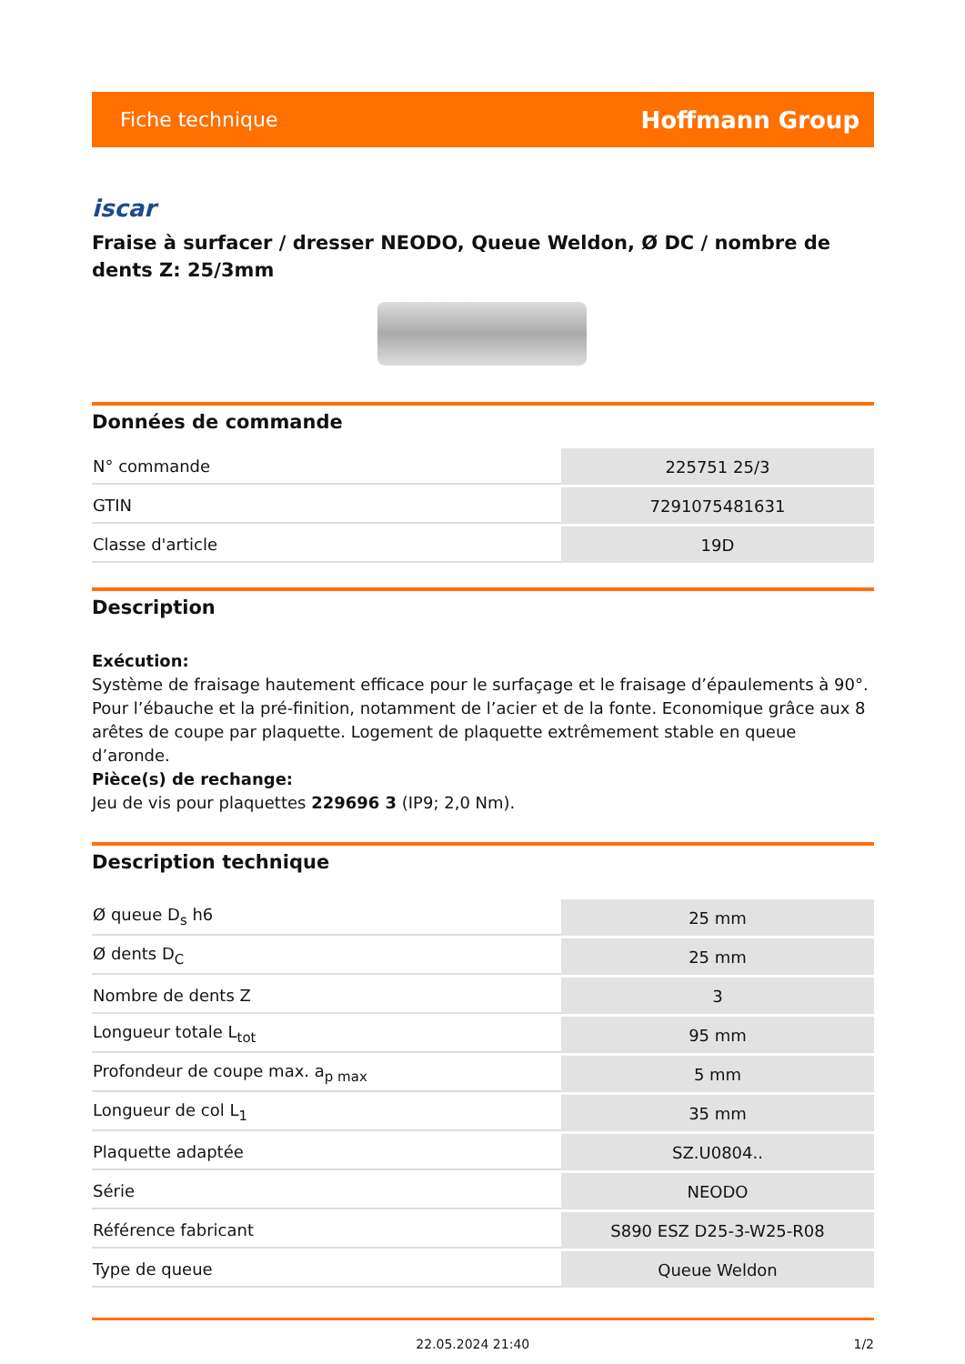Fiche technique Hoffmann Group
iscar
Fraise à surfacer / dresser NEODO, Queue Weldon, Ø DC / nombre de dents Z: 25/3mm
Données de commande
| N° commande | 225751 25/3 |
| GTIN | 7291075481631 |
| Classe d'article | 19D |
Description
Exécution:
Système de fraisage hautement efficace pour le surfaçage et le fraisage d’épaulements à 90°. Pour l’ébauche et la pré-finition, notamment de l’acier et de la fonte. Economique grâce aux 8 arêtes de coupe par plaquette. Logement de plaquette extrêmement stable en queue d’aronde.
Pièce(s) de rechange:
Jeu de vis pour plaquettes 229696 3 (IP9; 2,0 Nm).
Description technique
| Ø queue D<sub>s</sub> h6 | 25 mm |
| Ø dents D<sub>C</sub> | 25 mm |
| Nombre de dents Z | 3 |
| Longueur totale L<sub>tot</sub> | 95 mm |
| Profondeur de coupe max. a<sub>p max</sub> | 5 mm |
| Longueur de col L<sub>1</sub> | 35 mm |
| Plaquette adaptée | SZ.U0804.. |
| Série | NEODO |
| Référence fabricant | S890 ESZ D25-3-W25-R08 |
| Type de queue | Queue Weldon |
22.05.2024 21:40 1/2